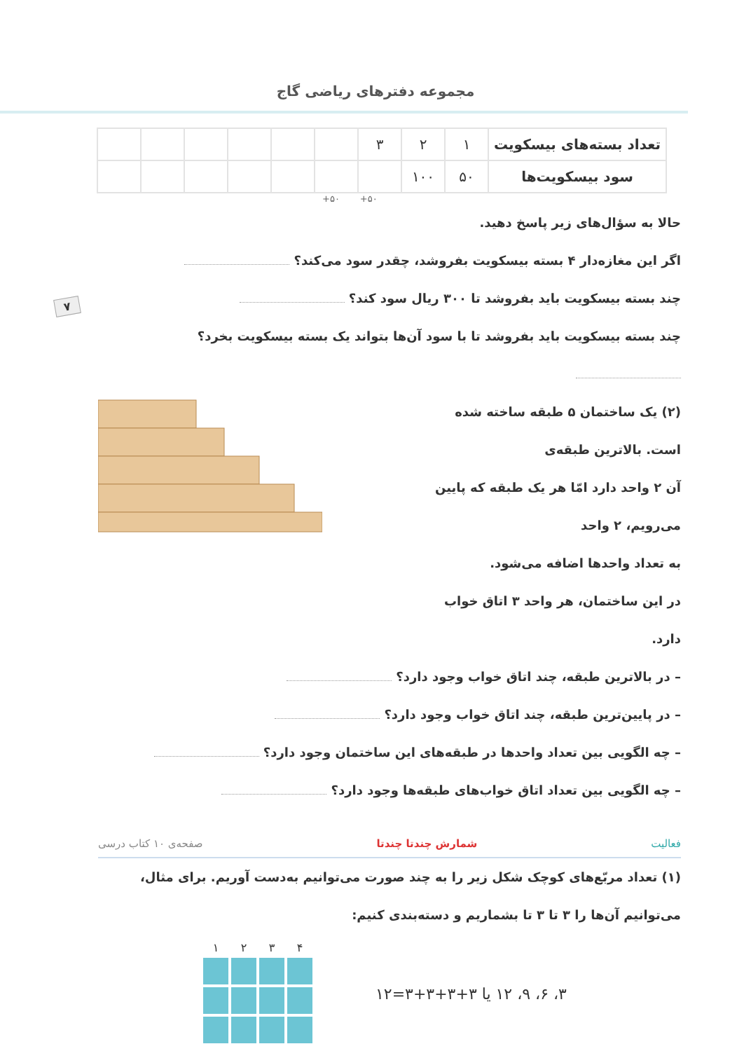مجموعه دفترهای ریاضی گاج
۷
| تعداد بسته‌های بیسکویت | ۱ | ۲ | ۳ | | | | | | |
| سود بیسکویت‌ها | ۵۰ | ۱۰۰ | | | | | | | |
+۵۰ +۵۰
حالا به سؤال‌های زیر پاسخ دهید.
اگر این مغازه‌دار ۴ بسته بیسکویت بفروشد، چقدر سود می‌کند؟
چند بسته بیسکویت باید بفروشد تا ۳۰۰ ریال سود کند؟
چند بسته بیسکویت باید بفروشد تا با سود آن‌ها بتواند یک بسته بیسکویت بخرد؟
(۲) یک ساختمان ۵ طبقه ساخته شده است. بالاترین طبقه‌ی
آن ۲ واحد دارد امّا هر یک طبقه که پایین می‌رویم، ۲ واحد
به تعداد واحدها اضافه می‌شود.
در این ساختمان، هر واحد ۳ اتاق خواب دارد.
– در بالاترین طبقه، چند اتاق خواب وجود دارد؟
– در پایین‌ترین طبقه، چند اتاق خواب وجود دارد؟
– چه الگویی بین تعداد واحدها در طبقه‌های این ساختمان وجود دارد؟
– چه الگویی بین تعداد اتاق خواب‌های طبقه‌ها وجود دارد؟
فعالیت شمارش چندتا چندتا صفحه‌ی ۱۰ کتاب درسی
(۱) تعداد مربّع‌های کوچک شکل زیر را به چند صورت می‌توانیم به‌دست آوریم. برای مثال،
می‌توانیم آن‌ها را ۳ تا ۳ تا بشماریم و دسته‌بندی کنیم:
۱ ۲ ۳ ۴
۳، ۶، ۹، ۱۲ یا ۳+۳+۳+۳=۱۲